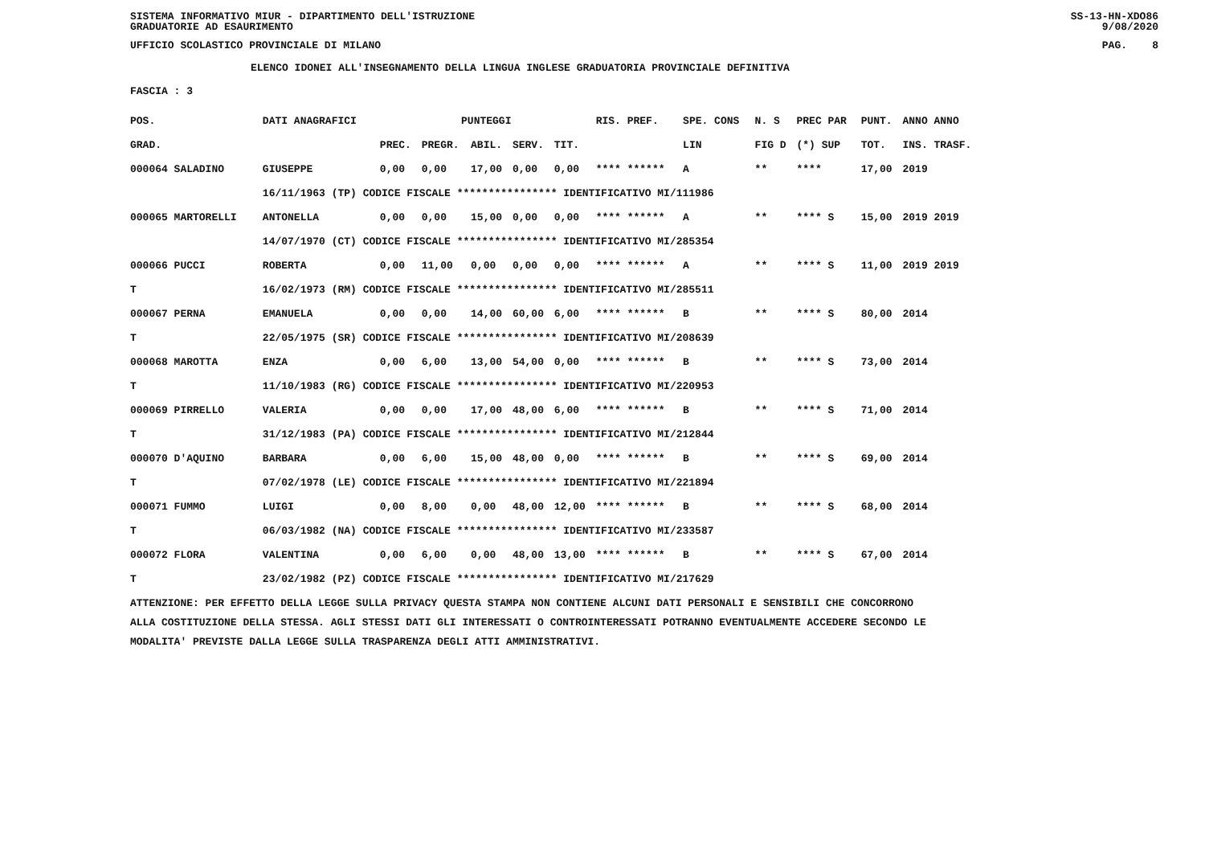SISTEMA INFORMATIVO MIUR - DIPARTIMENTO DELL'ISTRUZIONE
GRADUATORIE AD ESAURIMENTO SS-13-HN-XDO86
9/08/2020
UFFICIO SCOLASTICO PROVINCIALE DI MILANO PAG. 8
ELENCO IDONEI ALL'INSEGNAMENTO DELLA LINGUA INGLESE GRADUATORIA PROVINCIALE DEFINITIVA
FASCIA : 3
| POS. | DATI ANAGRAFICI | | | PUNTEGGI | | | | RIS. PREF. | SPE. CONS | N. S | PREC PAR | PUNT. | ANNO ANNO |
| --- | --- | --- | --- | --- | --- | --- | --- | --- | --- | --- | --- | --- | --- |
| GRAD. | | | PREC. | PREGR. | ABIL. | SERV. | TIT. | | LIN | FIG D | (*) SUP | TOT. | INS. TRASF. |
| 000064 SALADINO | | GIUSEPPE | 0,00 | 0,00 | 17,00 | 0,00 | 0,00 | **** ****** | A | ** | **** | 17,00 | 2019 |
| | 16/11/1963 (TP) CODICE FISCALE **************** IDENTIFICATIVO MI/111986 | | | | | | | | | | | | |
| 000065 MARTORELLI | | ANTONELLA | 0,00 | 0,00 | 15,00 | 0,00 | 0,00 | **** ****** | A | ** | **** S | 15,00 | 2019 2019 |
| | 14/07/1970 (CT) CODICE FISCALE **************** IDENTIFICATIVO MI/285354 | | | | | | | | | | | | |
| 000066 PUCCI | | ROBERTA | 0,00 | 11,00 | 0,00 | 0,00 | 0,00 | **** ****** | A | ** | **** S | 11,00 | 2019 2019 |
| T | 16/02/1973 (RM) CODICE FISCALE **************** IDENTIFICATIVO MI/285511 | | | | | | | | | | | | |
| 000067 PERNA | | EMANUELA | 0,00 | 0,00 | 14,00 | 60,00 | 6,00 | **** ****** | B | ** | **** S | 80,00 | 2014 |
| T | 22/05/1975 (SR) CODICE FISCALE **************** IDENTIFICATIVO MI/208639 | | | | | | | | | | | | |
| 000068 MAROTTA | | ENZA | 0,00 | 6,00 | 13,00 | 54,00 | 0,00 | **** ****** | B | ** | **** S | 73,00 | 2014 |
| T | 11/10/1983 (RG) CODICE FISCALE **************** IDENTIFICATIVO MI/220953 | | | | | | | | | | | | |
| 000069 PIRRELLO | | VALERIA | 0,00 | 0,00 | 17,00 | 48,00 | 6,00 | **** ****** | B | ** | **** S | 71,00 | 2014 |
| T | 31/12/1983 (PA) CODICE FISCALE **************** IDENTIFICATIVO MI/212844 | | | | | | | | | | | | |
| 000070 D'AQUINO | | BARBARA | 0,00 | 6,00 | 15,00 | 48,00 | 0,00 | **** ****** | B | ** | **** S | 69,00 | 2014 |
| T | 07/02/1978 (LE) CODICE FISCALE **************** IDENTIFICATIVO MI/221894 | | | | | | | | | | | | |
| 000071 FUMMO | | LUIGI | 0,00 | 8,00 | 0,00 | 48,00 | 12,00 | **** ****** | B | ** | **** S | 68,00 | 2014 |
| T | 06/03/1982 (NA) CODICE FISCALE **************** IDENTIFICATIVO MI/233587 | | | | | | | | | | | | |
| 000072 FLORA | | VALENTINA | 0,00 | 6,00 | 0,00 | 48,00 | 13,00 | **** ****** | B | ** | **** S | 67,00 | 2014 |
| T | 23/02/1982 (PZ) CODICE FISCALE **************** IDENTIFICATIVO MI/217629 | | | | | | | | | | | | |
ATTENZIONE: PER EFFETTO DELLA LEGGE SULLA PRIVACY QUESTA STAMPA NON CONTIENE ALCUNI DATI PERSONALI E SENSIBILI CHE CONCORRONO
ALLA COSTITUZIONE DELLA STESSA. AGLI STESSI DATI GLI INTERESSATI O CONTROINTERESSATI POTRANNO EVENTUALMENTE ACCEDERE SECONDO LE
MODALITA' PREVISTE DALLA LEGGE SULLA TRASPARENZA DEGLI ATTI AMMINISTRATIVI.